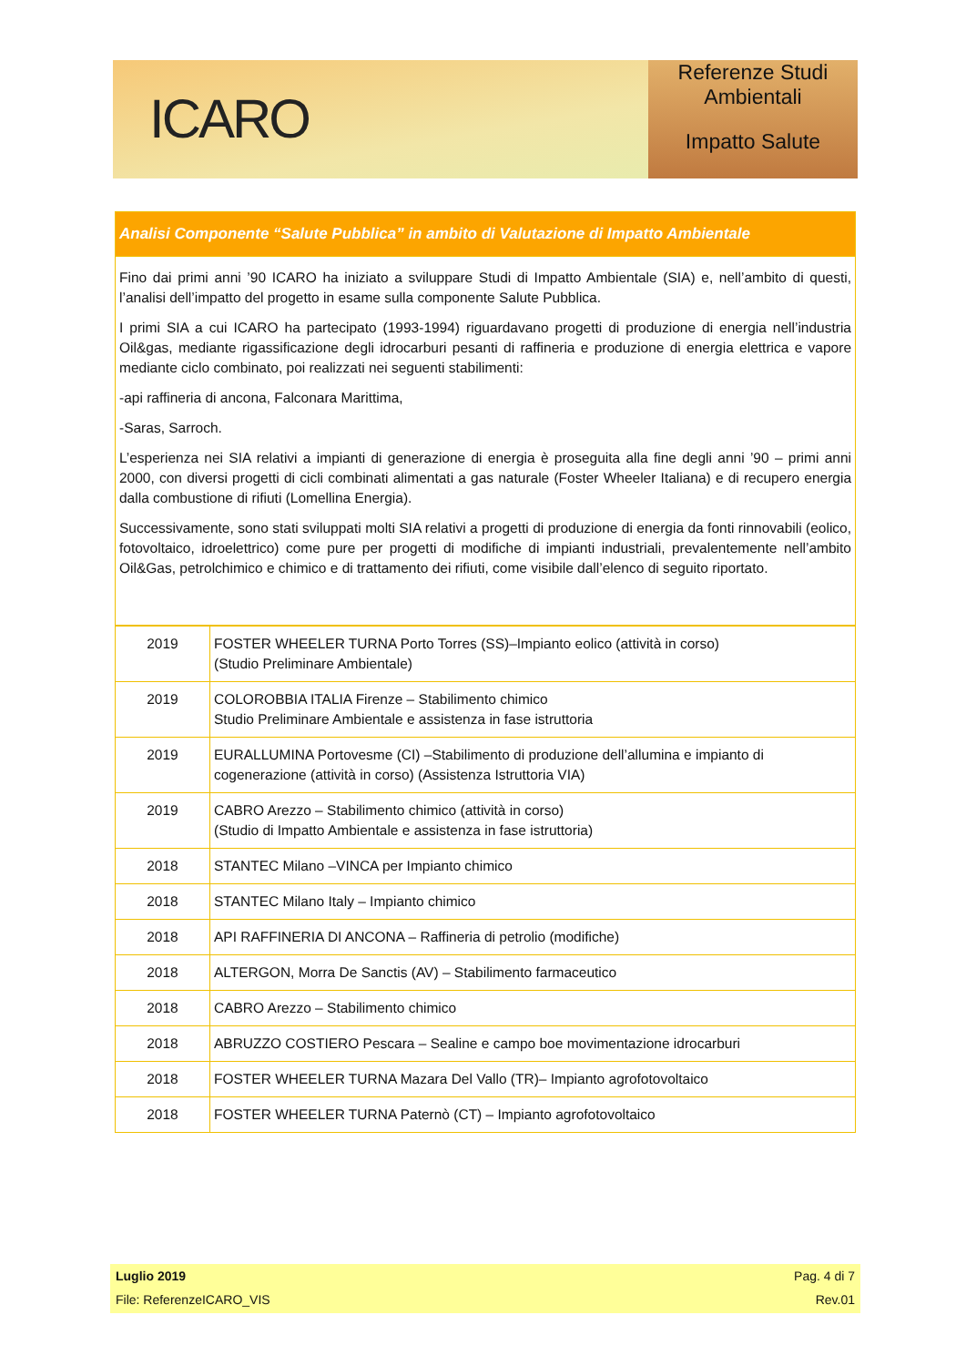ICARO
Referenze Studi
Ambientali
Impatto Salute
Analisi Componente “Salute Pubblica” in ambito di Valutazione di Impatto Ambientale
Fino dai primi anni ’90 ICARO ha iniziato a sviluppare Studi di Impatto Ambientale (SIA) e, nell’ambito di questi, l’analisi dell’impatto del progetto in esame sulla componente Salute Pubblica.
I primi SIA a cui ICARO ha partecipato (1993-1994) riguardavano progetti di produzione di energia nell’industria Oil&gas, mediante rigassificazione degli idrocarburi pesanti di raffineria e produzione di energia elettrica e vapore mediante ciclo combinato, poi realizzati nei seguenti stabilimenti:
-api raffineria di ancona, Falconara Marittima,
-Saras, Sarroch.
L’esperienza nei SIA relativi a impianti di generazione di energia è proseguita alla fine degli anni ’90 – primi anni 2000, con diversi progetti di cicli combinati alimentati a gas naturale (Foster Wheeler Italiana) e di recupero energia dalla combustione di rifiuti (Lomellina Energia).
Successivamente, sono stati sviluppati molti SIA relativi a progetti di produzione di energia da fonti rinnovabili (eolico, fotovoltaico, idroelettrico) come pure per progetti di modifiche di impianti industriali, prevalentemente nell’ambito Oil&Gas, petrolchimico e chimico e di trattamento dei rifiuti, come visibile dall’elenco di seguito riportato.
| 2019 | FOSTER WHEELER TURNA Porto Torres (SS)–Impianto eolico (attività in corso) (Studio Preliminare Ambientale) |
| 2019 | COLOROBBIA ITALIA Firenze – Stabilimento chimico Studio Preliminare Ambientale e assistenza in fase istruttoria |
| 2019 | EURALLUMINA Portovesme (CI) –Stabilimento di produzione dell’allumina e impianto di cogenerazione (attività in corso) (Assistenza Istruttoria VIA) |
| 2019 | CABRO Arezzo – Stabilimento chimico (attività in corso) (Studio di Impatto Ambientale e assistenza in fase istruttoria) |
| 2018 | STANTEC Milano –VINCA per Impianto chimico |
| 2018 | STANTEC Milano Italy – Impianto chimico |
| 2018 | API RAFFINERIA DI ANCONA – Raffineria di petrolio (modifiche) |
| 2018 | ALTERGON, Morra De Sanctis (AV) – Stabilimento farmaceutico |
| 2018 | CABRO Arezzo – Stabilimento chimico |
| 2018 | ABRUZZO COSTIERO Pescara – Sealine e campo boe movimentazione idrocarburi |
| 2018 | FOSTER WHEELER TURNA Mazara Del Vallo (TR)– Impianto agrofotovoltaico |
| 2018 | FOSTER WHEELER TURNA Paternò (CT) – Impianto agrofotovoltaico |
Luglio 2019
File: ReferenzeICARO_VIS
Pag. 4 di 7
Rev.01